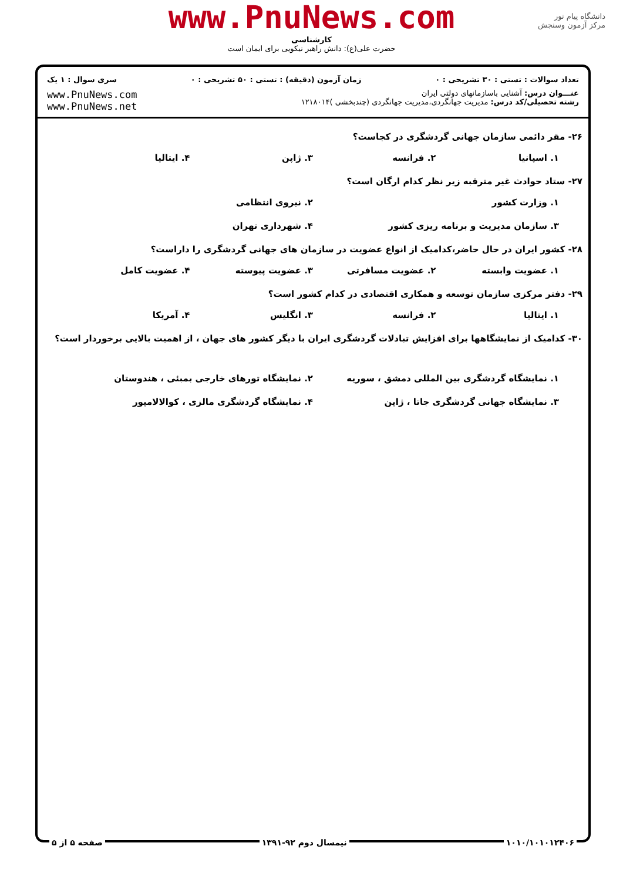دانشگاه پیام نور
مرکز آزمون وسنجش
www.PnuNews.com
کارشناسی
حضرت علی(ع): دانش راهبر نیکویی برای ایمان است
تعداد سوالات : تستی : ۳۰ تشریحی : ۰ زمان آزمون (دقیقه) : تستی : ۵۰ تشریحی : ۰ سری سوال : ۱ یک
عنـــوان درس: آشنایی باسازمانهای دولتی ایران
رشته تحصیلی/کد درس: مدیریت جهانگردی،مدیریت جهانگردی (چندبخشی )۱۲۱۸۰۱۴
www.PnuNews.com
www.PnuNews.net
۲۶- مقر دائمی سازمان جهانی گردشگری در کجاست؟
۱. اسپانیا ۲. فرانسه ۳. ژاپن ۴. ایتالیا
۲۷- ستاد حوادث غیر مترقبه زیر نظر کدام ارگان است؟
۱. وزارت کشور ۲. نیروی انتظامی ۳. سازمان مدیریت و برنامه ریزی کشور ۴. شهرداری تهران
۲۸- کشور ایران در حال حاضر،کدامیک از انواع عضویت در سازمان های جهانی گردشگری را داراست؟
۱. عضویت وابسته ۲. عضویت مسافرتی ۳. عضویت پیوسته ۴. عضویت کامل
۲۹- دفتر مرکزی سازمان توسعه و همکاری اقتصادی در کدام کشور است؟
۱. ایتالیا ۲. فرانسه ۳. انگلیس ۴. آمریکا
۳۰- کدامیک از نمایشگاهها برای افزایش تبادلات گردشگری ایران با دیگر کشور های جهان ، از اهمیت بالایی برخوردار است؟
۱. نمایشگاه گردشگری بین المللی دمشق ، سوریه ۲. نمایشگاه تورهای خارجی بمبئی ، هندوستان ۳. نمایشگاه جهانی گردشگری جاتا ، ژاپن ۴. نمایشگاه گردشگری مالزی ، کوالالامپور
۱۰۱۰/۱۰۱۰۱۲۴۰۶ نیمسال دوم ۹۲-۱۳۹۱ صفحه ۵ از ۵